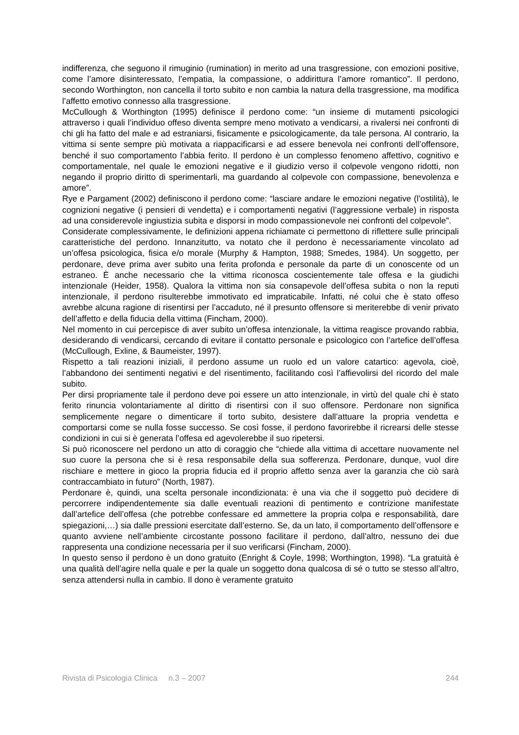indifferenza, che seguono il rimuginio (rumination) in merito ad una trasgressione, con emozioni positive, come l’amore disinteressato, l’empatia, la compassione, o addirittura l’amore romantico”. Il perdono, secondo Worthington, non cancella il torto subito e non cambia la natura della trasgressione, ma modifica l’affetto emotivo connesso alla trasgressione.
McCullough & Worthington (1995) definisce il perdono come: “un insieme di mutamenti psicologici attraverso i quali l’individuo offeso diventa sempre meno motivato a vendicarsi, a rivalersi nei confronti di chi gli ha fatto del male e ad estraniarsi, fisicamente e psicologicamente, da tale persona. Al contrario, la vittima si sente sempre più motivata a riappacificarsi e ad essere benevola nei confronti dell’offensore, benché il suo comportamento l’abbia ferito. Il perdono è un complesso fenomeno affettivo, cognitivo e comportamentale, nel quale le emozioni negative e il giudizio verso il colpevole vengono ridotti, non negando il proprio diritto di sperimentarli, ma guardando al colpevole con compassione, benevolenza e amore”.
Rye e Pargament (2002) definiscono il perdono come: “lasciare andare le emozioni negative (l’ostilità), le cognizioni negative (i pensieri di vendetta) e i comportamenti negativi (l’aggressione verbale) in risposta ad una considerevole ingiustizia subita e disporsi in modo compassionevole nei confronti del colpevole”.
Considerate complessivamente, le definizioni appena richiamate ci permettono di riflettere sulle principali caratteristiche del perdono. Innanzitutto, va notato che il perdono è necessariamente vincolato ad un’offesa psicologica, fisica e/o morale (Murphy & Hampton, 1988; Smedes, 1984). Un soggetto, per perdonare, deve prima aver subito una ferita profonda e personale da parte di un conoscente od un estraneo. È anche necessario che la vittima riconosca coscientemente tale offesa e la giudichi intenzionale (Heider, 1958). Qualora la vittima non sia consapevole dell’offesa subita o non la reputi intenzionale, il perdono risulterebbe immotivato ed impraticabile. Infatti, né colui che è stato offeso avrebbe alcuna ragione di risentirsi per l’accaduto, né il presunto offensore si meriterebbe di venir privato dell’affetto e della fiducia della vittima (Fincham, 2000).
Nel momento in cui percepisce di aver subito un’offesa intenzionale, la vittima reagisce provando rabbia, desiderando di vendicarsi, cercando di evitare il contatto personale e psicologico con l’artefice dell’offesa (McCullough, Exline, & Baumeister, 1997).
Rispetto a tali reazioni iniziali, il perdono assume un ruolo ed un valore catartico: agevola, cioè, l’abbandono dei sentimenti negativi e del risentimento, facilitando così l’affievolirsi del ricordo del male subito.
Per dirsi propriamente tale il perdono deve poi essere un atto intenzionale, in virtù del quale chi è stato ferito rinuncia volontariamente al diritto di risentirsi con il suo offensore. Perdonare non significa semplicemente negare o dimenticare il torto subito, desistere dall’attuare la propria vendetta e comportarsi come se nulla fosse successo. Se così fosse, il perdono favorirebbe il ricrearsi delle stesse condizioni in cui si è generata l’offesa ed agevolerebbe il suo ripetersi.
Si può riconoscere nel perdono un atto di coraggio che “chiede alla vittima di accettare nuovamente nel suo cuore la persona che si è resa responsabile della sua sofferenza. Perdonare, dunque, vuol dire rischiare e mettere in gioco la propria fiducia ed il proprio affetto senza aver la garanzia che ciò sarà contraccambiato in futuro” (North, 1987).
Perdonare è, quindi, una scelta personale incondizionata: è una via che il soggetto può decidere di percorrere indipendentemente sia dalle eventuali reazioni di pentimento e contrizione manifestate dall’artefice dell’offesa (che potrebbe confessare ed ammettere la propria colpa e responsabilità, dare spiegazioni,…) sia dalle pressioni esercitate dall’esterno. Se, da un lato, il comportamento dell’offensore e quanto avviene nell’ambiente circostante possono facilitare il perdono, dall’altro, nessuno dei due rappresenta una condizione necessaria per il suo verificarsi (Fincham, 2000).
In questo senso il perdono è un dono gratuito (Enright & Coyle, 1998; Worthington, 1998). “La gratuità è una qualità dell’agire nella quale e per la quale un soggetto dona qualcosa di sé o tutto se stesso all’altro, senza attendersi nulla in cambio. Il dono è veramente gratuito
Rivista di Psicologia Clinica n.3 – 2007 244